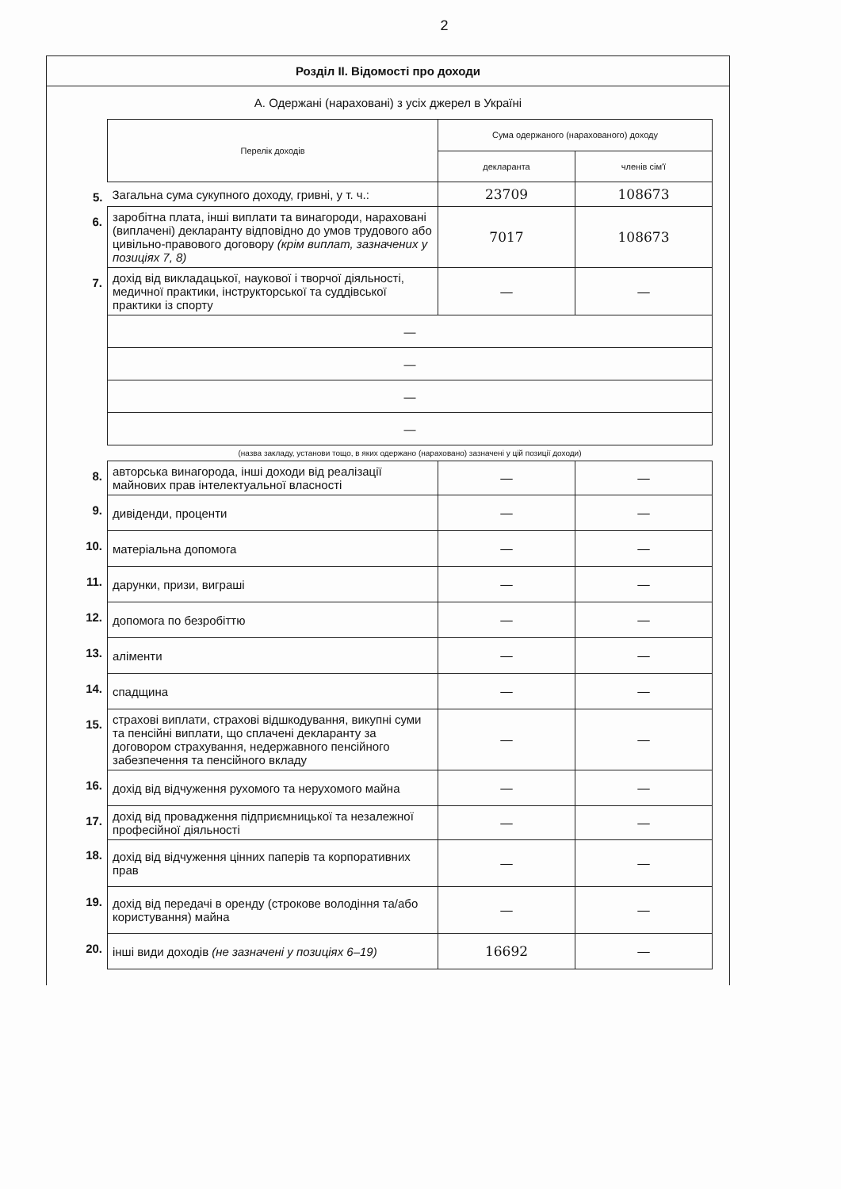2
Розділ ІІ. Відомості про доходи
А. Одержані (нараховані) з усіх джерел в Україні
| | Перелік доходів | Сума одержаного (нарахованого) доходу | |
| | | декларанта | членів сім'ї |
| 5. | Загальна сума сукупного доходу, гривні, у т. ч.: | 23709 | 108673 |
| 6. | заробітна плата, інші виплати та винагороди, нараховані (виплачені) декларанту відповідно до умов трудового або цивільно-правового договору (крім виплат, зазначених у позиціях 7, 8) | 7017 | 108673 |
| 7. | дохід від викладацької, наукової і творчої діяльності, медичної практики, інструкторської та суддівської практики із спорту | — | — |
| | — | | |
| | — | | |
| | — | | |
| | — | | |
| | (назва закладу, установи тощо, в яких одержано (нараховано) зазначені у цій позиції доходи) | | |
| 8. | авторська винагорода, інші доходи від реалізації майнових прав інтелектуальної власності | — | — |
| 9. | дивіденди, проценти | — | — |
| 10. | матеріальна допомога | — | — |
| 11. | дарунки, призи, виграші | — | — |
| 12. | допомога по безробіттю | — | — |
| 13. | аліменти | — | — |
| 14. | спадщина | — | — |
| 15. | страхові виплати, страхові відшкодування, викупні суми та пенсійні виплати, що сплачені декларанту за договором страхування, недержавного пенсійного забезпечення та пенсійного вкладу | — | — |
| 16. | дохід від відчуження рухомого та нерухомого майна | — | — |
| 17. | дохід від провадження підприємницької та незалежної професійної діяльності | — | — |
| 18. | дохід від відчуження цінних паперів та корпоративних прав | — | — |
| 19. | дохід від передачі в оренду (строкове володіння та/або користування) майна | — | — |
| 20. | інші види доходів (не зазначені у позиціях 6–19) | 16692 | — |